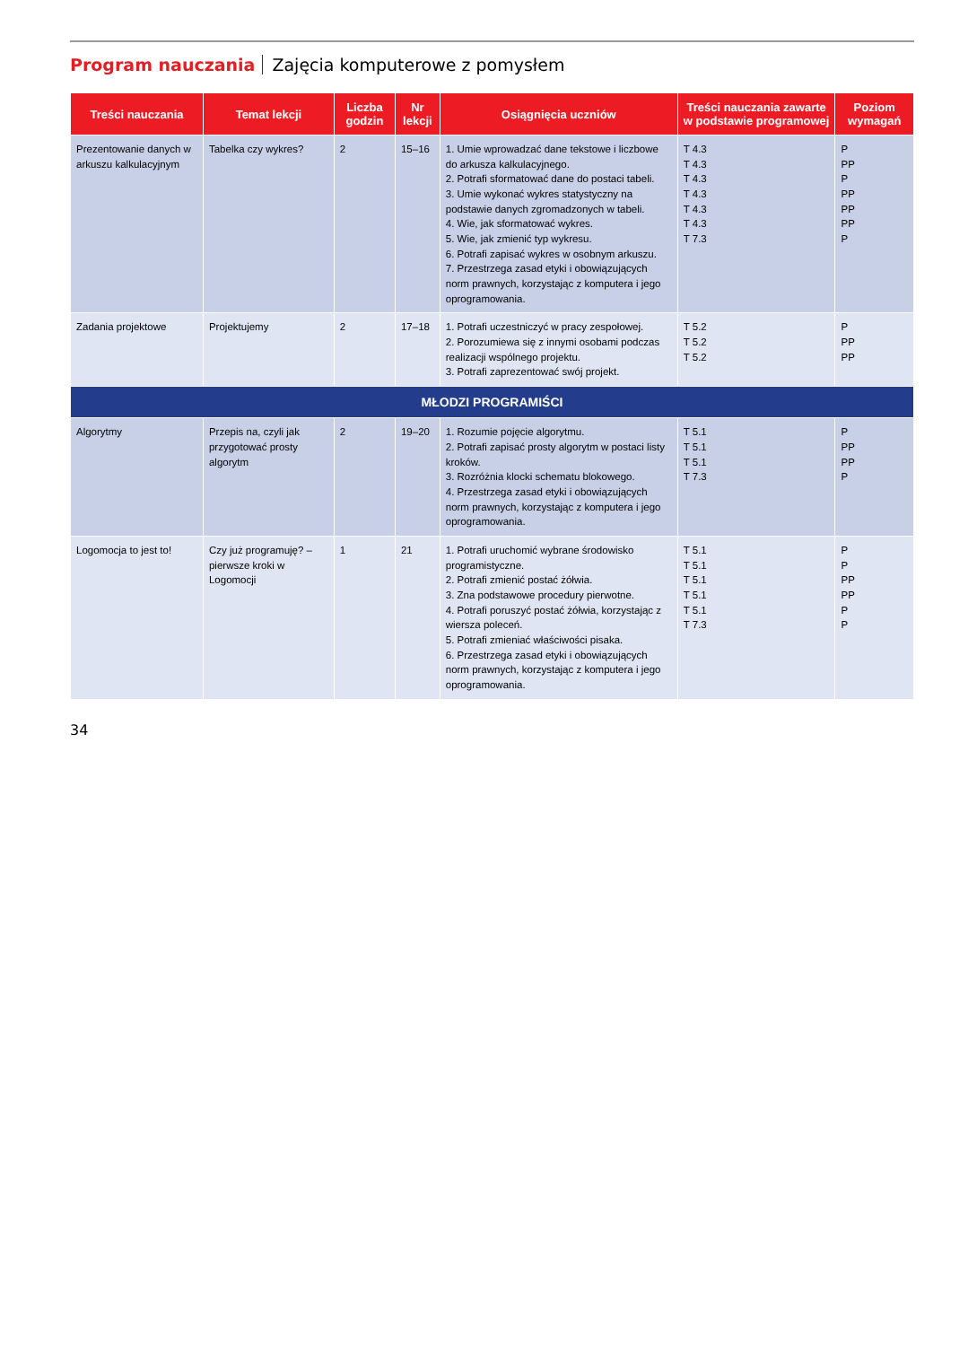Program nauczania Zajęcia komputerowe z pomysłem
| Treści nauczania | Temat lekcji | Liczba godzin | Nr lekcji | Osiągnięcia uczniów | Treści nauczania zawarte w podstawie programowej | Poziom wymagań |
| --- | --- | --- | --- | --- | --- | --- |
| Prezentowanie danych w arkuszu kalkulacyjnym | Tabelka czy wykres? | 2 | 15–16 | 1. Umie wprowadzać dane tekstowe i liczbowe do arkusza kalkulacyjnego. 2. Potrafi sformatować dane do postaci tabeli. 3. Umie wykonać wykres statystyczny na podstawie danych zgromadzonych w tabeli. 4. Wie, jak sformatować wykres. 5. Wie, jak zmienić typ wykresu. 6. Potrafi zapisać wykres w osobnym arkuszu. 7. Przestrzega zasad etyki i obowiązujących norm prawnych, korzystając z komputera i jego oprogramowania. | T 4.3 T 4.3 T 4.3 T 4.3 T 4.3 T 4.3 T 7.3 | P PP P PP PP PP P |
| Zadania projektowe | Projektujemy | 2 | 17–18 | 1. Potrafi uczestniczyć w pracy zespołowej. 2. Porozumiewa się z innymi osobami podczas realizacji wspólnego projektu. 3. Potrafi zaprezentować swój projekt. | T 5.2 T 5.2 T 5.2 | P PP PP |
| MŁODZI PROGRAMIŚCI | | | | | | |
| Algorytmy | Przepis na, czyli jak przygotować prosty algorytm | 2 | 19–20 | 1. Rozumie pojęcie algorytmu. 2. Potrafi zapisać prosty algorytm w postaci listy kroków. 3. Rozróżnia klocki schematu blokowego. 4. Przestrzega zasad etyki i obowiązujących norm prawnych, korzystając z komputera i jego oprogramowania. | T 5.1 T 5.1 T 5.1 T 7.3 | P PP PP P |
| Logomocja to jest to! | Czy już programuję? – pierwsze kroki w Logomocji | 1 | 21 | 1. Potrafi uruchomić wybrane środowisko programistyczne. 2. Potrafi zmienić postać żółwia. 3. Zna podstawowe procedury pierwotne. 4. Potrafi poruszyć postać żółwia, korzystając z wiersza poleceń. 5. Potrafi zmieniać właściwości pisaka. 6. Przestrzega zasad etyki i obowiązujących norm prawnych, korzystając z komputera i jego oprogramowania. | T 5.1 T 5.1 T 5.1 T 5.1 T 5.1 T 7.3 | P P PP PP P P |
34